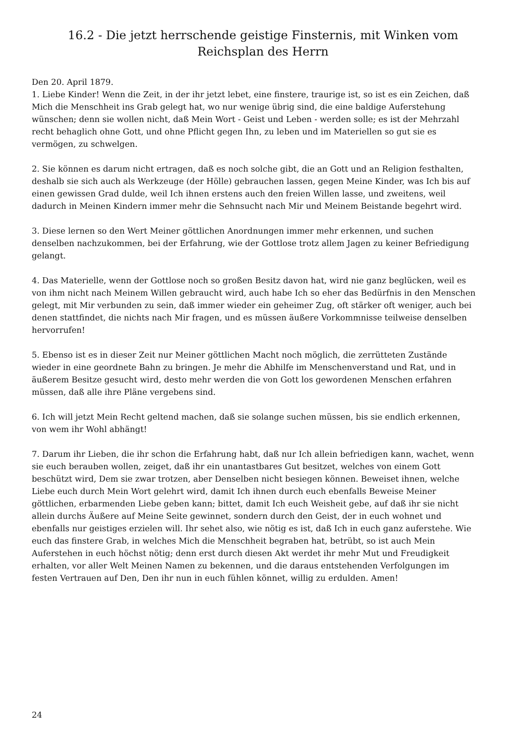16.2 - Die jetzt herrschende geistige Finsternis, mit Winken vom Reichsplan des Herrn
Den 20. April 1879.
1. Liebe Kinder! Wenn die Zeit, in der ihr jetzt lebet, eine finstere, traurige ist, so ist es ein Zeichen, daß Mich die Menschheit ins Grab gelegt hat, wo nur wenige übrig sind, die eine baldige Auferstehung wünschen; denn sie wollen nicht, daß Mein Wort - Geist und Leben - werden solle; es ist der Mehrzahl recht behaglich ohne Gott, und ohne Pflicht gegen Ihn, zu leben und im Materiellen so gut sie es vermögen, zu schwelgen.
2. Sie können es darum nicht ertragen, daß es noch solche gibt, die an Gott und an Religion festhalten, deshalb sie sich auch als Werkzeuge (der Hölle) gebrauchen lassen, gegen Meine Kinder, was Ich bis auf einen gewissen Grad dulde, weil Ich ihnen erstens auch den freien Willen lasse, und zweitens, weil dadurch in Meinen Kindern immer mehr die Sehnsucht nach Mir und Meinem Beistande begehrt wird.
3. Diese lernen so den Wert Meiner göttlichen Anordnungen immer mehr erkennen, und suchen denselben nachzukommen, bei der Erfahrung, wie der Gottlose trotz allem Jagen zu keiner Befriedigung gelangt.
4. Das Materielle, wenn der Gottlose noch so großen Besitz davon hat, wird nie ganz beglücken, weil es von ihm nicht nach Meinem Willen gebraucht wird, auch habe Ich so eher das Bedürfnis in den Menschen gelegt, mit Mir verbunden zu sein, daß immer wieder ein geheimer Zug, oft stärker oft weniger, auch bei denen stattfindet, die nichts nach Mir fragen, und es müssen äußere Vorkommnisse teilweise denselben hervorrufen!
5. Ebenso ist es in dieser Zeit nur Meiner göttlichen Macht noch möglich, die zerrütteten Zustände wieder in eine geordnete Bahn zu bringen. Je mehr die Abhilfe im Menschenverstand und Rat, und in äußerem Besitze gesucht wird, desto mehr werden die von Gott los gewordenen Menschen erfahren müssen, daß alle ihre Pläne vergebens sind.
6. Ich will jetzt Mein Recht geltend machen, daß sie solange suchen müssen, bis sie endlich erkennen, von wem ihr Wohl abhängt!
7. Darum ihr Lieben, die ihr schon die Erfahrung habt, daß nur Ich allein befriedigen kann, wachet, wenn sie euch berauben wollen, zeiget, daß ihr ein unantastbares Gut besitzet, welches von einem Gott beschützt wird, Dem sie zwar trotzen, aber Denselben nicht besiegen können. Beweiset ihnen, welche Liebe euch durch Mein Wort gelehrt wird, damit Ich ihnen durch euch ebenfalls Beweise Meiner göttlichen, erbarmenden Liebe geben kann; bittet, damit Ich euch Weisheit gebe, auf daß ihr sie nicht allein durchs Äußere auf Meine Seite gewinnet, sondern durch den Geist, der in euch wohnet und ebenfalls nur geistiges erzielen will. Ihr sehet also, wie nötig es ist, daß Ich in euch ganz auferstehe. Wie euch das finstere Grab, in welches Mich die Menschheit begraben hat, betrübt, so ist auch Mein Auferstehen in euch höchst nötig; denn erst durch diesen Akt werdet ihr mehr Mut und Freudigkeit erhalten, vor aller Welt Meinen Namen zu bekennen, und die daraus entstehenden Verfolgungen im festen Vertrauen auf Den, Den ihr nun in euch fühlen könnet, willig zu erdulden. Amen!
24